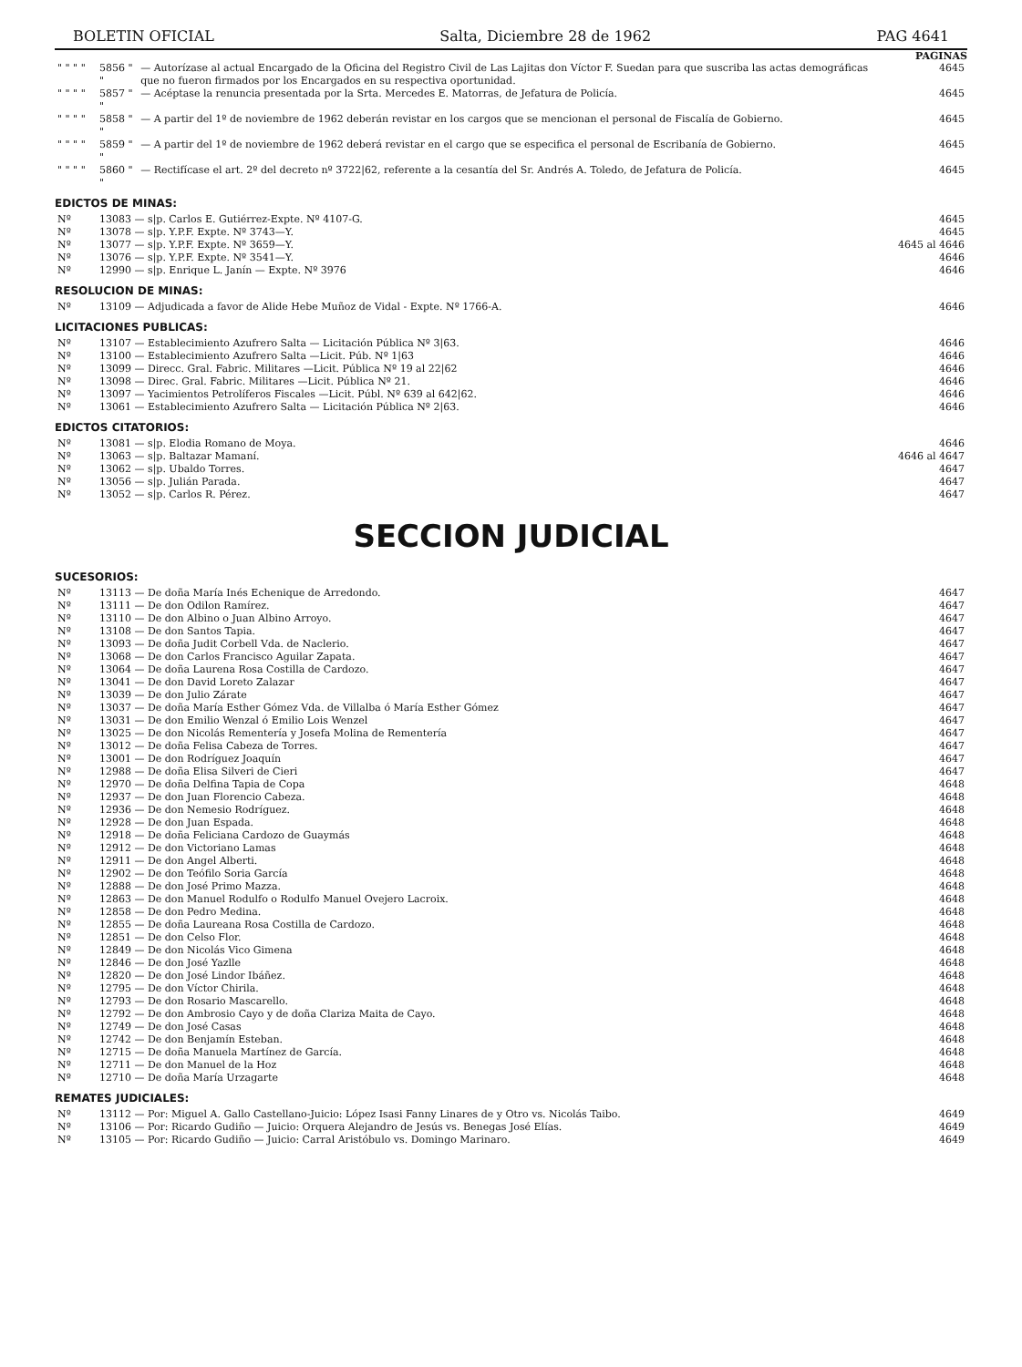BOLETIN OFICIAL Salta, Diciembre 28 de 1962 PAG 4641
PAGINAS
| " " " " | 5856 " " | — Autorízase al actual Encargado de la Oficina del Registro Civil de Las Lajitas don Víctor F. Suedan para que suscriba las actas demográficas que no fueron firmados por los Encargados en su respectiva oportunidad. | 4645 |
| " " " " | 5857 " " | — Acéptase la renuncia presentada por la Srta. Mercedes E. Matorras, de Jefatura de Policía. | 4645 |
| " " " " | 5858 " " | — A partir del 1º de noviembre de 1962 deberán revistar en los cargos que se mencionan el personal de Fiscalía de Gobierno. | 4645 |
| " " " " | 5859 " " | — A partir del 1º de noviembre de 1962 deberá revistar en el cargo que se especifica el personal de Escribanía de Gobierno. | 4645 |
| " " " " | 5860 " " | — Rectifícase el art. 2º del decreto nº 3722/62, referente a la cesantía del Sr. Andrés A. Toledo, de Jefatura de Policía. | 4645 |
EDICTOS DE MINAS:
| Nº | 13083 — s/p. Carlos E. Gutiérrez-Expte. Nº 4107-G. | 4645 |
| Nº | 13078 — s/p. Y.P.F. Expte. Nº 3743—Y. | 4645 |
| Nº | 13077 — s/p. Y.P.F. Expte. Nº 3659—Y. | 4645 al 4646 |
| Nº | 13076 — s/p. Y.P.F. Expte. Nº 3541—Y. | 4646 |
| Nº | 12990 — s/p. Enrique L. Janín — Expte. Nº 3976 | 4646 |
RESOLUCION DE MINAS:
| Nº | 13109 — Adjudicada a favor de Alide Hebe Muñoz de Vidal - Expte. Nº 1766-A. | 4646 |
LICITACIONES PUBLICAS:
| Nº | 13107 — Establecimiento Azufrero Salta — Licitación Pública Nº 3/63. | 4646 |
| Nº | 13100 — Establecimiento Azufrero Salta —Licit. Púb. Nº 1/63 | 4646 |
| Nº | 13099 — Direcc. Gral. Fabric. Militares —Licit. Pública Nº 19 al 22/62 | 4646 |
| Nº | 13098 — Direc. Gral. Fabric. Militares —Licit. Pública Nº 21. | 4646 |
| Nº | 13097 — Yacimientos Petrolíferos Fiscales —Licit. Públ. Nº 639 al 642/62. | 4646 |
| Nº | 13061 — Establecimiento Azufrero Salta — Licitación Pública Nº 2/63. | 4646 |
EDICTOS CITATORIOS:
| Nº | 13081 — s/p. Elodia Romano de Moya. | 4646 |
| Nº | 13063 — s/p. Baltazar Mamaní. | 4646 al 4647 |
| Nº | 13062 — s/p. Ubaldo Torres. | 4647 |
| Nº | 13056 — s/p. Julián Parada. | 4647 |
| Nº | 13052 — s/p. Carlos R. Pérez. | 4647 |
SECCION JUDICIAL
SUCESORIOS:
| Nº | 13113 — De doña María Inés Echenique de Arredondo. | 4647 |
| Nº | 13111 — De don Odilon Ramírez. | 4647 |
| Nº | 13110 — De don Albino o Juan Albino Arroyo. | 4647 |
| Nº | 13108 — De don Santos Tapia. | 4647 |
| Nº | 13093 — De doña Judit Corbell Vda. de Naclerio. | 4647 |
| Nº | 13068 — De don Carlos Francisco Aguilar Zapata. | 4647 |
| Nº | 13064 — De doña Laurena Rosa Costilla de Cardozo. | 4647 |
| Nº | 13041 — De don David Loreto Zalazar | 4647 |
| Nº | 13039 — De don Julio Zárate | 4647 |
| Nº | 13037 — De doña María Esther Gómez Vda. de Villalba ó María Esther Gómez | 4647 |
| Nº | 13031 — De don Emilio Wenzal ó Emilio Lois Wenzel | 4647 |
| Nº | 13025 — De don Nicolás Rementería y Josefa Molina de Rementería | 4647 |
| Nº | 13012 — De doña Felisa Cabeza de Torres. | 4647 |
| Nº | 13001 — De don Rodríguez Joaquín | 4647 |
| Nº | 12988 — De doña Elisa Silveri de Cieri | 4647 |
| Nº | 12970 — De doña Delfina Tapia de Copa | 4648 |
| Nº | 12937 — De don Juan Florencio Cabeza. | 4648 |
| Nº | 12936 — De don Nemesio Rodríguez. | 4648 |
| Nº | 12928 — De don Juan Espada. | 4648 |
| Nº | 12918 — De doña Feliciana Cardozo de Guaymás | 4648 |
| Nº | 12912 — De don Victoriano Lamas | 4648 |
| Nº | 12911 — De don Angel Alberti. | 4648 |
| Nº | 12902 — De don Teófilo Soria García | 4648 |
| Nº | 12888 — De don José Primo Mazza. | 4648 |
| Nº | 12863 — De don Manuel Rodulfo o Rodulfo Manuel Ovejero Lacroix. | 4648 |
| Nº | 12858 — De don Pedro Medina. | 4648 |
| Nº | 12855 — De doña Laureana Rosa Costilla de Cardozo. | 4648 |
| Nº | 12851 — De don Celso Flor. | 4648 |
| Nº | 12849 — De don Nicolás Vico Gimena | 4648 |
| Nº | 12846 — De don José Yazlle | 4648 |
| Nº | 12820 — De don José Lindor Ibáñez. | 4648 |
| Nº | 12795 — De don Víctor Chirila. | 4648 |
| Nº | 12793 — De don Rosario Mascarello. | 4648 |
| Nº | 12792 — De don Ambrosio Cayo y de doña Clariza Maita de Cayo. | 4648 |
| Nº | 12749 — De don José Casas | 4648 |
| Nº | 12742 — De don Benjamín Esteban. | 4648 |
| Nº | 12715 — De doña Manuela Martínez de García. | 4648 |
| Nº | 12711 — De don Manuel de la Hoz | 4648 |
| Nº | 12710 — De doña María Urzagarte | 4648 |
REMATES JUDICIALES:
| Nº | 13112 — Por: Miguel A. Gallo Castellano-Juicio: López Isasi Fanny Linares de y Otro vs. Nicolás Taibo. | 4649 |
| Nº | 13106 — Por: Ricardo Gudiño — Juicio: Orquera Alejandro de Jesús vs. Benegas José Elías. | 4649 |
| Nº | 13105 — Por: Ricardo Gudiño — Juicio: Carral Aristóbulo vs. Domingo Marinaro. | 4649 |